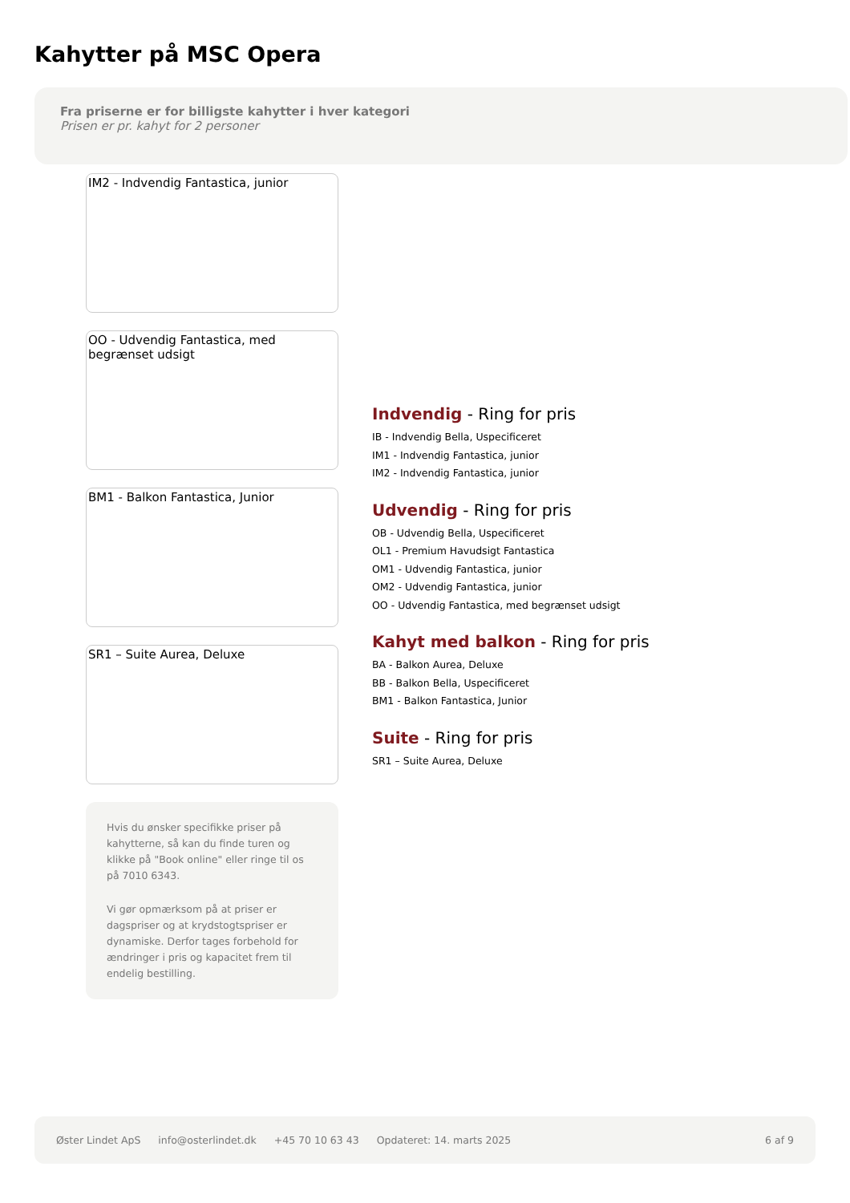Kahytter på MSC Opera
Fra priserne er for billigste kahytter i hver kategori
Prisen er pr. kahyt for 2 personer
IM2 - Indvendig Fantastica, junior
OO - Udvendig Fantastica, med begrænset udsigt
BM1 - Balkon Fantastica, Junior
SR1 – Suite Aurea, Deluxe
Hvis du ønsker specifikke priser på kahytterne, så kan du finde turen og klikke på "Book online" eller ringe til os på 7010 6343.
Vi gør opmærksom på at priser er dagspriser og at krydstogtspriser er dynamiske. Derfor tages forbehold for ændringer i pris og kapacitet frem til endelig bestilling.
Indvendig - Ring for pris
IB - Indvendig Bella, Uspecificeret
IM1 - Indvendig Fantastica, junior
IM2 - Indvendig Fantastica, junior
Udvendig - Ring for pris
OB - Udvendig Bella, Uspecificeret
OL1 - Premium Havudsigt Fantastica
OM1 - Udvendig Fantastica, junior
OM2 - Udvendig Fantastica, junior
OO - Udvendig Fantastica, med begrænset udsigt
Kahyt med balkon - Ring for pris
BA - Balkon Aurea, Deluxe
BB - Balkon Bella, Uspecificeret
BM1 - Balkon Fantastica, Junior
Suite - Ring for pris
SR1 – Suite Aurea, Deluxe
Øster Lindet ApS info@osterlindet.dk +45 70 10 63 43 Opdateret: 14. marts 2025 6 af 9